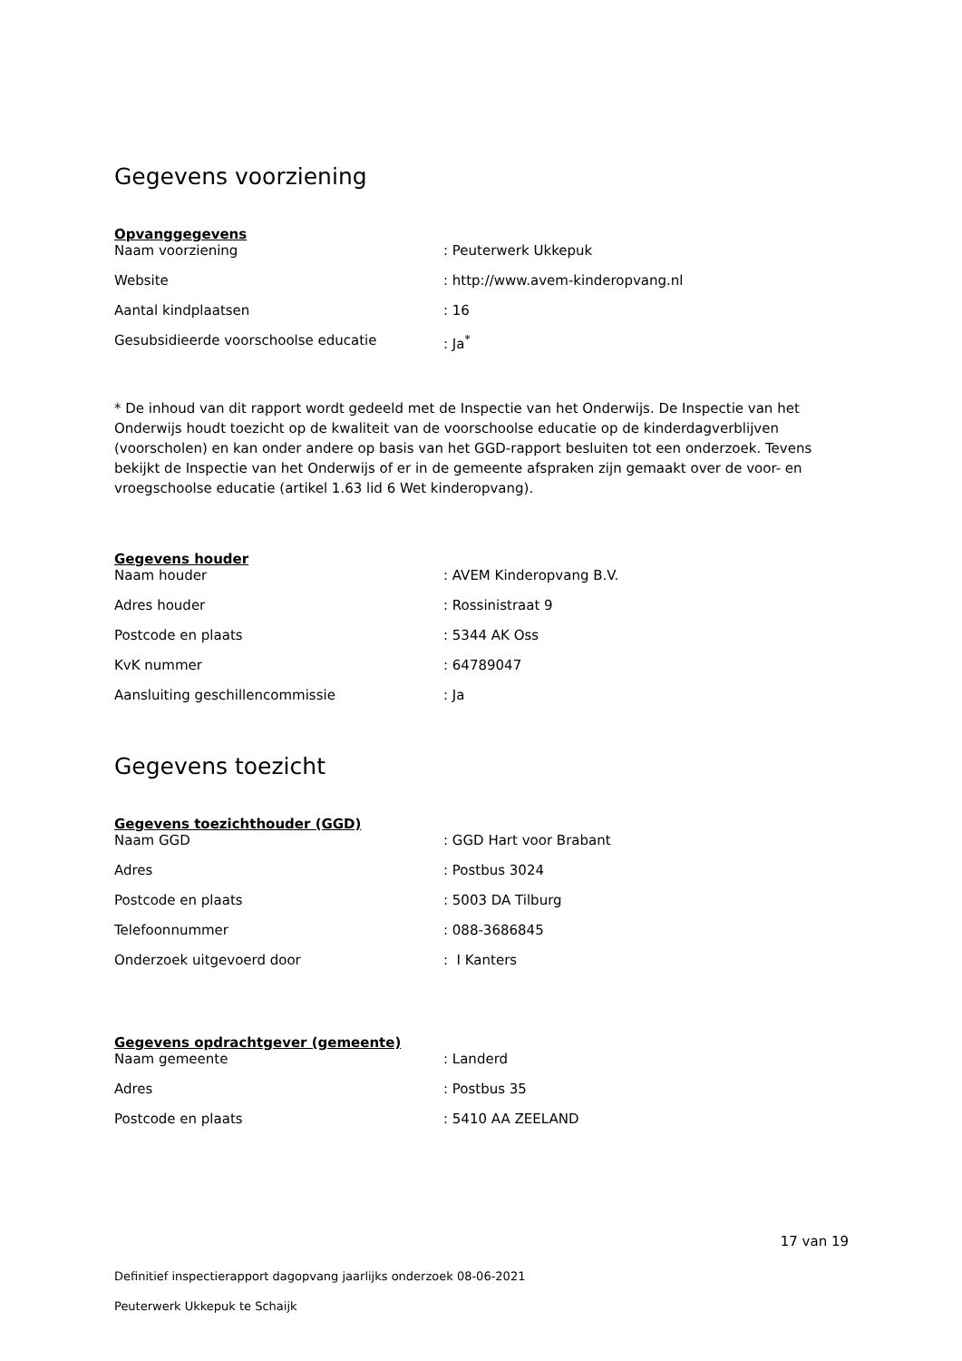Gegevens voorziening
Opvanggegevens
| Naam voorziening | : Peuterwerk Ukkepuk |
| Website | : http://www.avem-kinderopvang.nl |
| Aantal kindplaatsen | : 16 |
| Gesubsidieerde voorschoolse educatie | : Ja<sup>*</sup> |
* De inhoud van dit rapport wordt gedeeld met de Inspectie van het Onderwijs. De Inspectie van het Onderwijs houdt toezicht op de kwaliteit van de voorschoolse educatie op de kinderdagverblijven (voorscholen) en kan onder andere op basis van het GGD-rapport besluiten tot een onderzoek. Tevens bekijkt de Inspectie van het Onderwijs of er in de gemeente afspraken zijn gemaakt over de voor- en vroegschoolse educatie (artikel 1.63 lid 6 Wet kinderopvang).
Gegevens houder
| Naam houder | : AVEM Kinderopvang B.V. |
| Adres houder | : Rossinistraat 9 |
| Postcode en plaats | : 5344 AK Oss |
| KvK nummer | : 64789047 |
| Aansluiting geschillencommissie | : Ja |
Gegevens toezicht
Gegevens toezichthouder (GGD)
| Naam GGD | : GGD Hart voor Brabant |
| Adres | : Postbus 3024 |
| Postcode en plaats | : 5003 DA Tilburg |
| Telefoonnummer | : 088-3686845 |
| Onderzoek uitgevoerd door | : I Kanters |
Gegevens opdrachtgever (gemeente)
| Naam gemeente | : Landerd |
| Adres | : Postbus 35 |
| Postcode en plaats | : 5410 AA ZEELAND |
17 van 19
Definitief inspectierapport dagopvang jaarlijks onderzoek 08-06-2021
Peuterwerk Ukkepuk te Schaijk